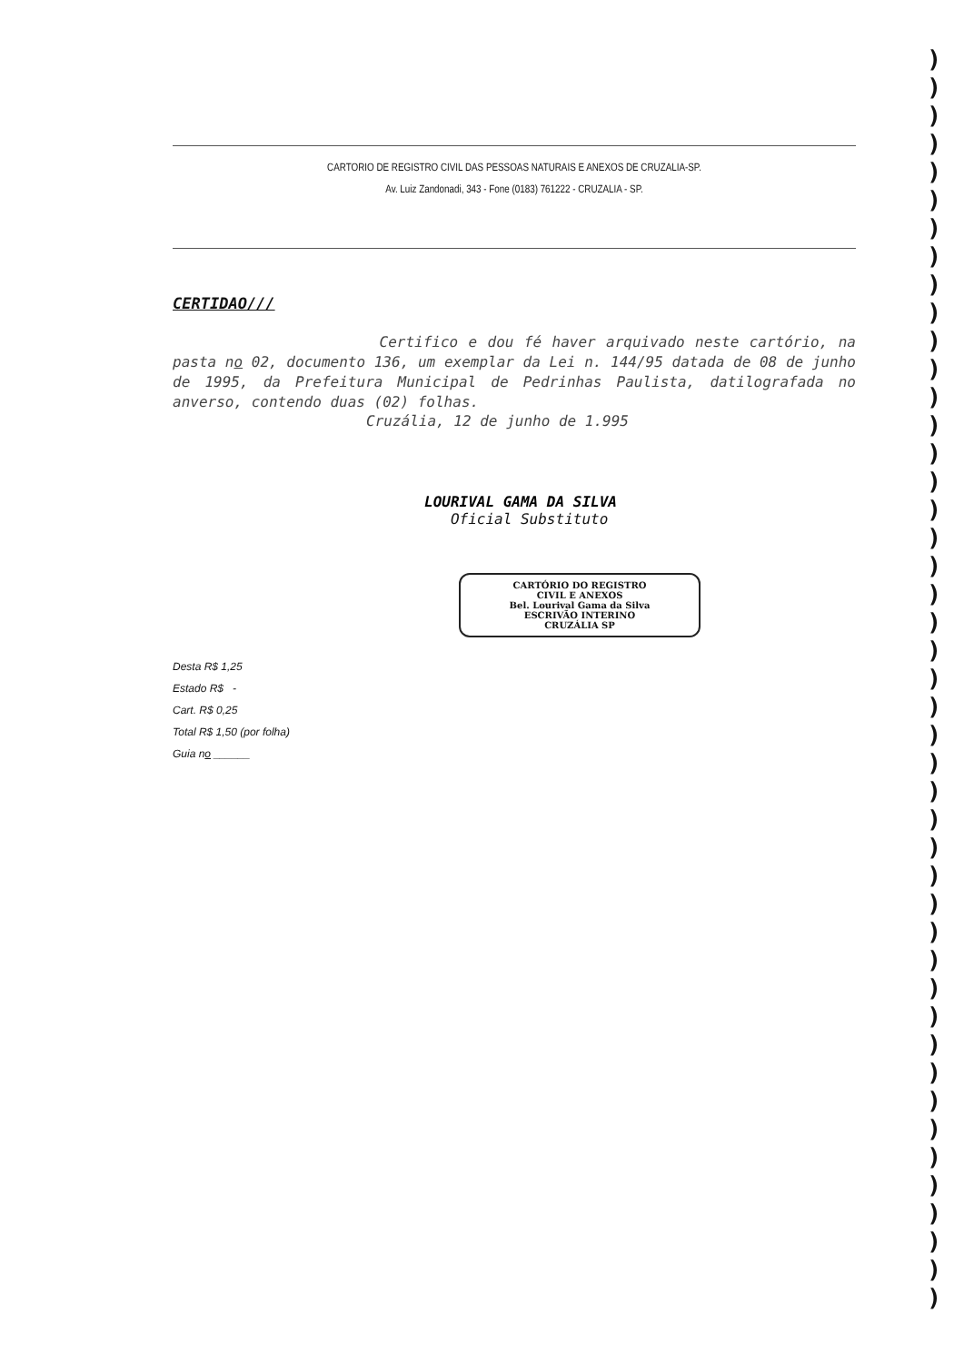CARTORIO DE REGISTRO CIVIL DAS PESSOAS NATURAIS E ANEXOS DE CRUZALIA-SP.
Av. Luiz Zandonadi, 343 - Fone (0183) 761222 - CRUZALIA - SP.
CERTIDAO///
Certifico e dou fé haver arquivado neste cartório, na pasta no 02, documento 136, um exemplar da Lei n. 144/95 datada de 08 de junho de 1995, da Prefeitura Municipal de Pedrinhas Paulista, datilografada no anverso, contendo duas (02) folhas.
Cruzália, 12 de junho de 1.995
LOURIVAL GAMA DA SILVA
Oficial Substituto
CARTÓRIO DO REGISTRO
CIVIL E ANEXOS
Bel. Lourival Gama da Silva
ESCRIVÃO INTERINO
CRUZÁLIA SP
Desta R$ 1,25
Estado R$ -
Cart. R$ 0,25
Total R$ 1,50 (por folha)
Guia no ______
)
)
)
)
)
)
)
)
)
)
)
)
)
)
)
)
)
)
)
)
)
)
)
)
)
)
)
)
)
)
)
)
)
)
)
)
)
)
)
)
)
)
)
)
)